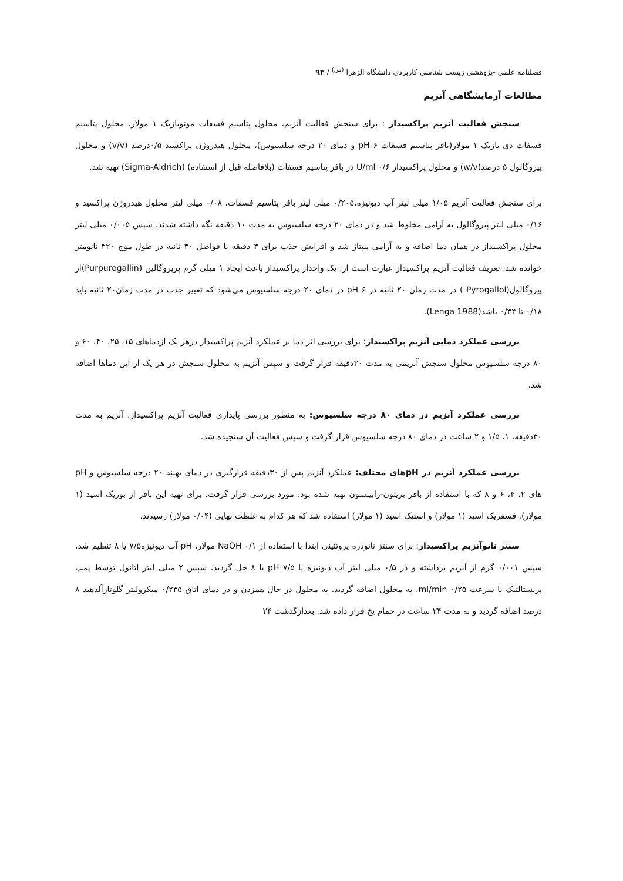فصلنامه علمی -پژوهشی زیست شناسی کاربردی دانشگاه الزهرا <sup>(س)</sup> / ۹۳
مطالعات آزمایشگاهی آنزیم
سنجش فعالیت آنزیم پراکسیداز : برای سنجش فعالیت آنزیم، محلول پتاسیم فسفات مونوبازیک ۱ مولار، محلول پتاسیم فسفات دی بازیک ۱ مولار(بافر پتاسیم فسفات pH ۶ و دمای ۲۰ درجه سلسیوس)، محلول هیدروژن پراکسید ۰/۵درصد (v/v) و محلول پیروگالول ۵ درصد(w/v) و محلول پراکسیداز U/ml ۰/۶ در بافر پتاسیم فسفات (بلافاصله قبل از استفاده) (Sigma-Aldrich) تهیه شد.
برای سنجش فعالیت آنزیم ۱/۰۵ میلی لیتر آب دیونیزه،۰/۲۰۵ میلی لیتر بافر پتاسیم فسفات، ۰/۰۸ میلی لیتر محلول هیدروژن پراکسید و ۰/۱۶ میلی لیتر پیروگالول به آرامی مخلوط شد و در دمای ۲۰ درجه سلسیوس به مدت ۱۰ دقیقه نگه داشته شدند. سپس ۰/۰۰۵ میلی لیتر محلول پراکسیداز در همان دما اضافه و به آرامی پیپتاژ شد و افزایش جذب برای ۳ دقیقه با فواصل ۳۰ ثانیه در طول موج ۴۲۰ نانومتر خوانده شد. تعریف فعالیت آنزیم پراکسیداز عبارت است از: یک واحداز پراکسیداز باعث ایجاد ۱ میلی گرم پرپروگالین (Purpurogallin)از پیروگالول(Pyrogallol ) در مدت زمان ۲۰ ثانیه در pH ۶ در دمای ۲۰ درجه سلسیوس می‌شود که تغییر جذب در مدت زمان۲۰ ثانیه باید ۰/۱۸ تا ۰/۳۴ باشد(Lenga 1988).
بررسی عملکرد دمایی آنزیم پراکسیداز: برای بررسی اثر دما بر عملکرد آنزیم پراکسیداز درهر یک ازدماهای ۱۵، ۲۵، ۴۰، ۶۰ و ۸۰ درجه سلسیوس محلول سنجش آنزیمی به مدت ۳۰دقیقه قرار گرفت و سپس آنزیم به محلول سنجش در هر یک از این دماها اضافه شد.
بررسی عملکرد آنزیم در دمای ۸۰ درجه سلسیوس: به منظور بررسی پایداری فعالیت آنزیم پراکسیداز، آنزیم به مدت ۳۰دقیقه، ۱، ۱/۵ و ۲ ساعت در دمای ۸۰ درجه سلسیوس قرار گرفت و سپس فعالیت آن سنجیده شد.
بررسی عملکرد آنزیم در pHهای مختلف: عملکرد آنزیم پس از ۳۰دقیقه قرارگیری در دمای بهینه ۲۰ درجه سلسیوس و pH های ۲، ۴، ۶ و ۸ که با استفاده از بافر بریتون-رابینسون تهیه شده بود، مورد بررسی قرار گرفت. برای تهیه این بافر از بوریک اسید (۱ مولار)، فسفریک اسید (۱ مولار) و استیک اسید (۱ مولار) استفاده شد که هر کدام به غلظت نهایی (۰/۰۴ مولار) رسیدند.
سنتز نانوآنزیم پراکسیداز: برای سنتز نانوذره پروتئینی ابتدا با استفاده از NaOH ۰/۱ مولار، pH آب دیونیزه۷/۵ یا ۸ تنظیم شد، سپس ۰/۰۰۱ گرم از آنزیم برداشته و در ۰/۵ میلی لیتر آب دیونیزه با pH ۷/۵ یا ۸ حل گردید، سپس ۲ میلی لیتر اتانول توسط پمپ پریستالتیک با سرعت ml/min ۰/۲۵، به محلول اضافه گردید. به محلول در حال همزدن و در دمای اتاق ۰/۲۳۵ میکرولیتر گلوتارآلدهید ۸ درصد اضافه گردید و به مدت ۲۴ ساعت در حمام یخ قرار داده شد. بعدازگذشت ۲۴